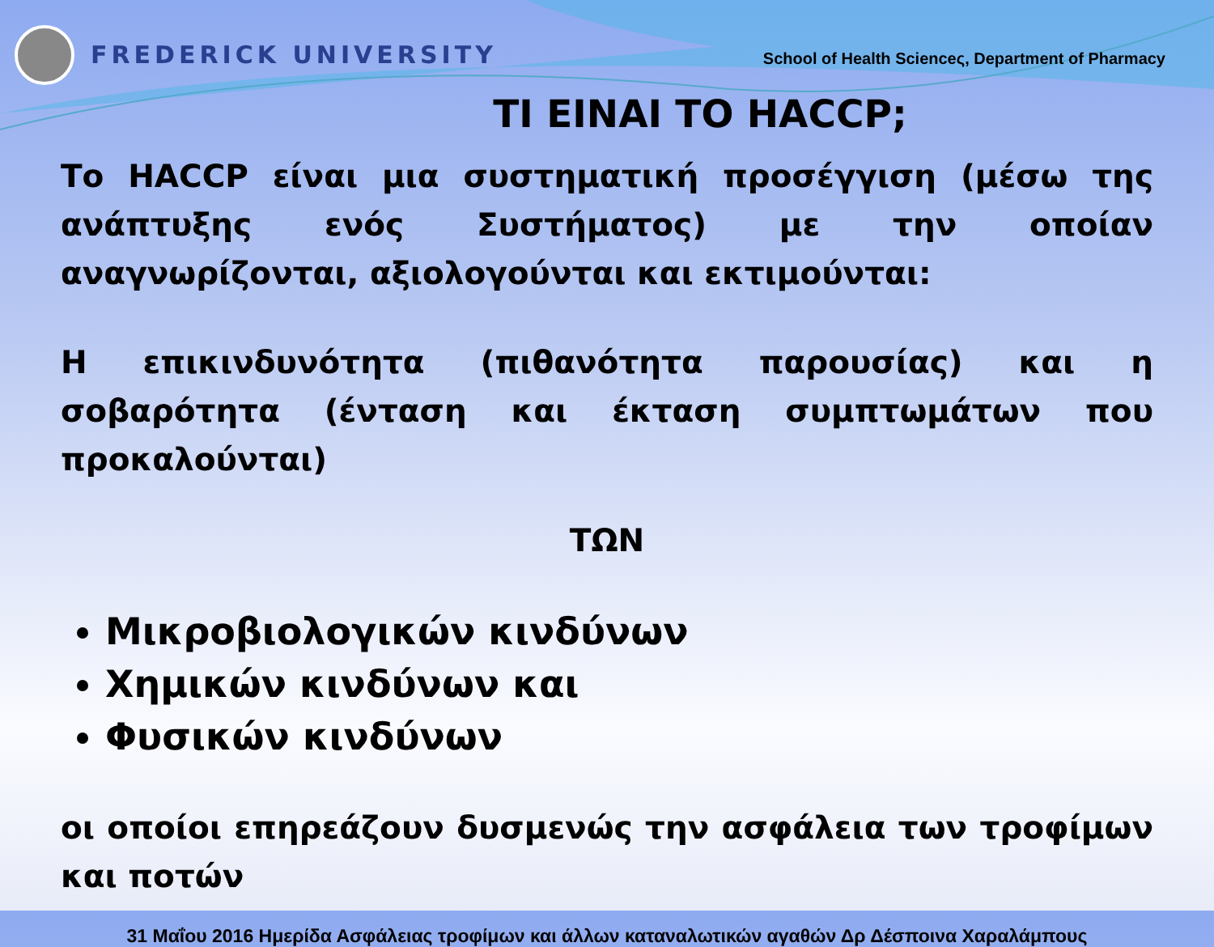FREDERICK UNIVERSITY
School of Health Scienceς, Department of Pharmacy
ΤΙ ΕΙΝΑΙ ΤΟ HACCP;
Το HACCP είναι μια συστηματική προσέγγιση (μέσω της ανάπτυξης ενός Συστήματος) με την οποίαν αναγνωρίζονται, αξιολογούνται και εκτιμούνται:
Η επικινδυνότητα (πιθανότητα παρουσίας) και η σοβαρότητα (ένταση και έκταση συμπτωμάτων που προκαλούνται)
ΤΩΝ
Μικροβιολογικών κινδύνων
Χημικών κινδύνων και
Φυσικών κινδύνων
οι οποίοι επηρεάζουν δυσμενώς την ασφάλεια των τροφίμων και ποτών
31 Μαΐου 2016 Ημερίδα Ασφάλειας τροφίμων και άλλων καταναλωτικών αγαθών Δρ Δέσποινα Χαραλάμπους